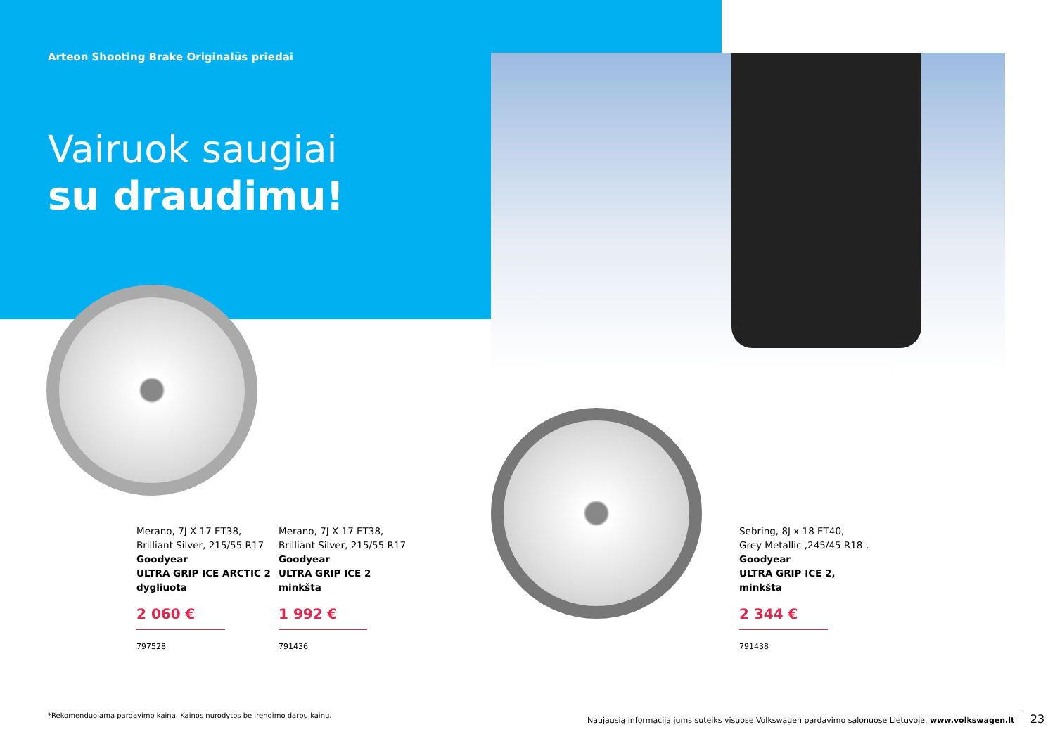Arteon Shooting Brake Originalūs priedai
Vairuok saugiai
su draudimu!
Merano, 7J X 17 ET38,
Brilliant Silver, 215/55 R17
Goodyear
ULTRA GRIP ICE ARCTIC 2
dygliuota
2 060 €
797528
Merano, 7J X 17 ET38,
Brilliant Silver, 215/55 R17
Goodyear
ULTRA GRIP ICE 2
minkšta
1 992 €
791436
Sebring, 8J x 18 ET40,
Grey Metallic ,245/45 R18 ,
Goodyear
ULTRA GRIP ICE 2,
minkšta
2 344 €
791438
*Rekomenduojama pardavimo kaina. Kainos nurodytos be įrengimo darbų kainų.
Naujausią informaciją jums suteiks visuose Volkswagen pardavimo salonuose Lietuvoje. www.volkswagen.lt 23